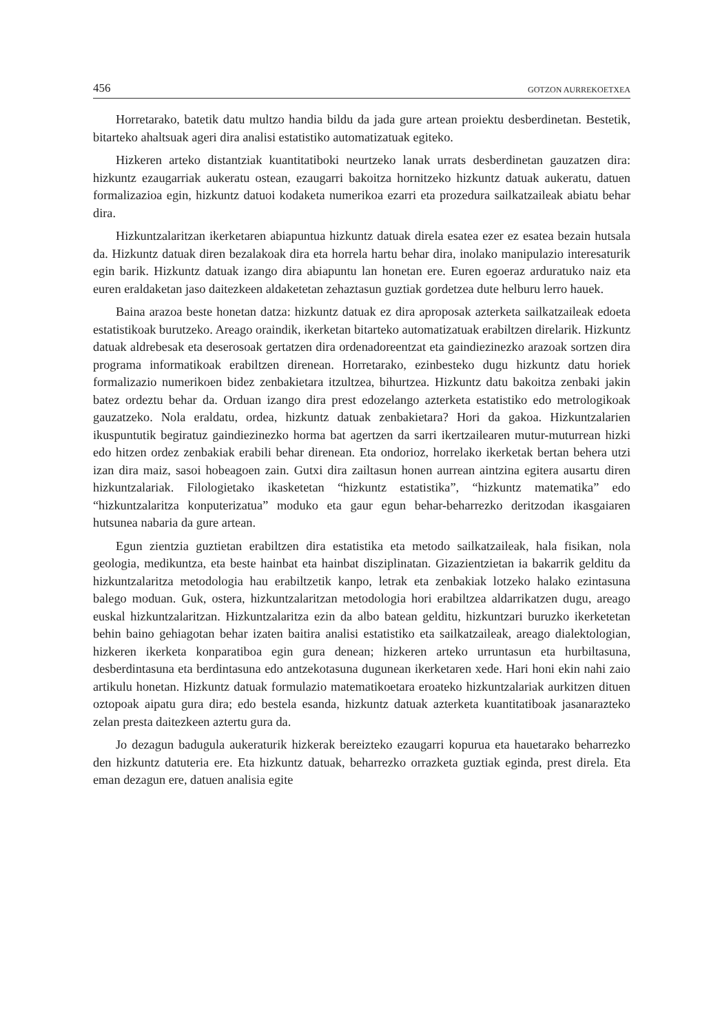456 GOTZON AURREKOETXEA
Horretarako, batetik datu multzo handia bildu da jada gure artean proiektu desberdinetan. Bestetik, bitarteko ahaltsuak ageri dira analisi estatistiko automatizatuak egiteko.
Hizkeren arteko distantziak kuantitatiboki neurtzeko lanak urrats desberdinetan gauzatzen dira: hizkuntz ezaugarriak aukeratu ostean, ezaugarri bakoitza hornitzeko hizkuntz datuak aukeratu, datuen formalizazioa egin, hizkuntz datuoi kodaketa numerikoa ezarri eta prozedura sailkatzaileak abiatu behar dira.
Hizkuntzalaritzan ikerketaren abiapuntua hizkuntz datuak direla esatea ezer ez esatea bezain hutsala da. Hizkuntz datuak diren bezalakoak dira eta horrela hartu behar dira, inolako manipulazio interesaturik egin barik. Hizkuntz datuak izango dira abiapuntu lan honetan ere. Euren egoeraz arduratuko naiz eta euren eraldaketan jaso daitezkeen aldaketetan zehaztasun guztiak gordetzea dute helburu lerro hauek.
Baina arazoa beste honetan datza: hizkuntz datuak ez dira aproposak azterketa sailkatzaileak edoeta estatistikoak burutzeko. Areago oraindik, ikerketan bitarteko automatizatuak erabiltzen direlarik. Hizkuntz datuak aldrebesak eta deserosoak gertatzen dira ordenadoreentzat eta gaindiezinezko arazoak sortzen dira programa informatikoak erabiltzen direnean. Horretarako, ezinbesteko dugu hizkuntz datu horiek formalizazio numerikoen bidez zenbakietara itzultzea, bihurtzea. Hizkuntz datu bakoitza zenbaki jakin batez ordeztu behar da. Orduan izango dira prest edozelango azterketa estatistiko edo metrologikoak gauzatzeko. Nola eraldatu, ordea, hizkuntz datuak zenbakietara? Hori da gakoa. Hizkuntzalarien ikuspuntutik begiratuz gaindiezinezko horma bat agertzen da sarri ikertzailearen mutur-muturrean hizki edo hitzen ordez zenbakiak erabili behar direnean. Eta ondorioz, horrelako ikerketak bertan behera utzi izan dira maiz, sasoi hobeagoen zain. Gutxi dira zailtasun honen aurrean aintzina egitera ausartu diren hizkuntzalariak. Filologietako ikasketetan “hizkuntz estatistika”, “hizkuntz matematika” edo “hizkuntzalaritza konputerizatua” moduko eta gaur egun behar-beharrezko deritzodan ikasgaiaren hutsunea nabaria da gure artean.
Egun zientzia guztietan erabiltzen dira estatistika eta metodo sailkatzaileak, hala fisikan, nola geologia, medikuntza, eta beste hainbat eta hainbat disziplinatan. Gizazientzietan ia bakarrik gelditu da hizkuntzalaritza metodologia hau erabiltzetik kanpo, letrak eta zenbakiak lotzeko halako ezintasuna balego moduan. Guk, ostera, hizkuntzalaritzan metodologia hori erabiltzea aldarrikatzen dugu, areago euskal hizkuntzalaritzan. Hizkuntzalaritza ezin da albo batean gelditu, hizkuntzari buruzko ikerketetan behin baino gehiagotan behar izaten baitira analisi estatistiko eta sailkatzaileak, areago dialektologian, hizkeren ikerketa konparatiboa egin gura denean; hizkeren arteko urruntasun eta hurbiltasuna, desberdintasuna eta berdintasuna edo antzekotasuna dugunean ikerketaren xede. Hari honi ekin nahi zaio artikulu honetan. Hizkuntz datuak formulazio matematikoetara eroateko hizkuntzalariak aurkitzen dituen oztopoak aipatu gura dira; edo bestela esanda, hizkuntz datuak azterketa kuantitatiboak jasanarazteko zelan presta daitezkeen aztertu gura da.
Jo dezagun badugula aukeraturik hizkerak bereizteko ezaugarri kopurua eta hauetarako beharrezko den hizkuntz datuteria ere. Eta hizkuntz datuak, beharrezko orrazketa guztiak eginda, prest direla. Eta eman dezagun ere, datuen analisia egite